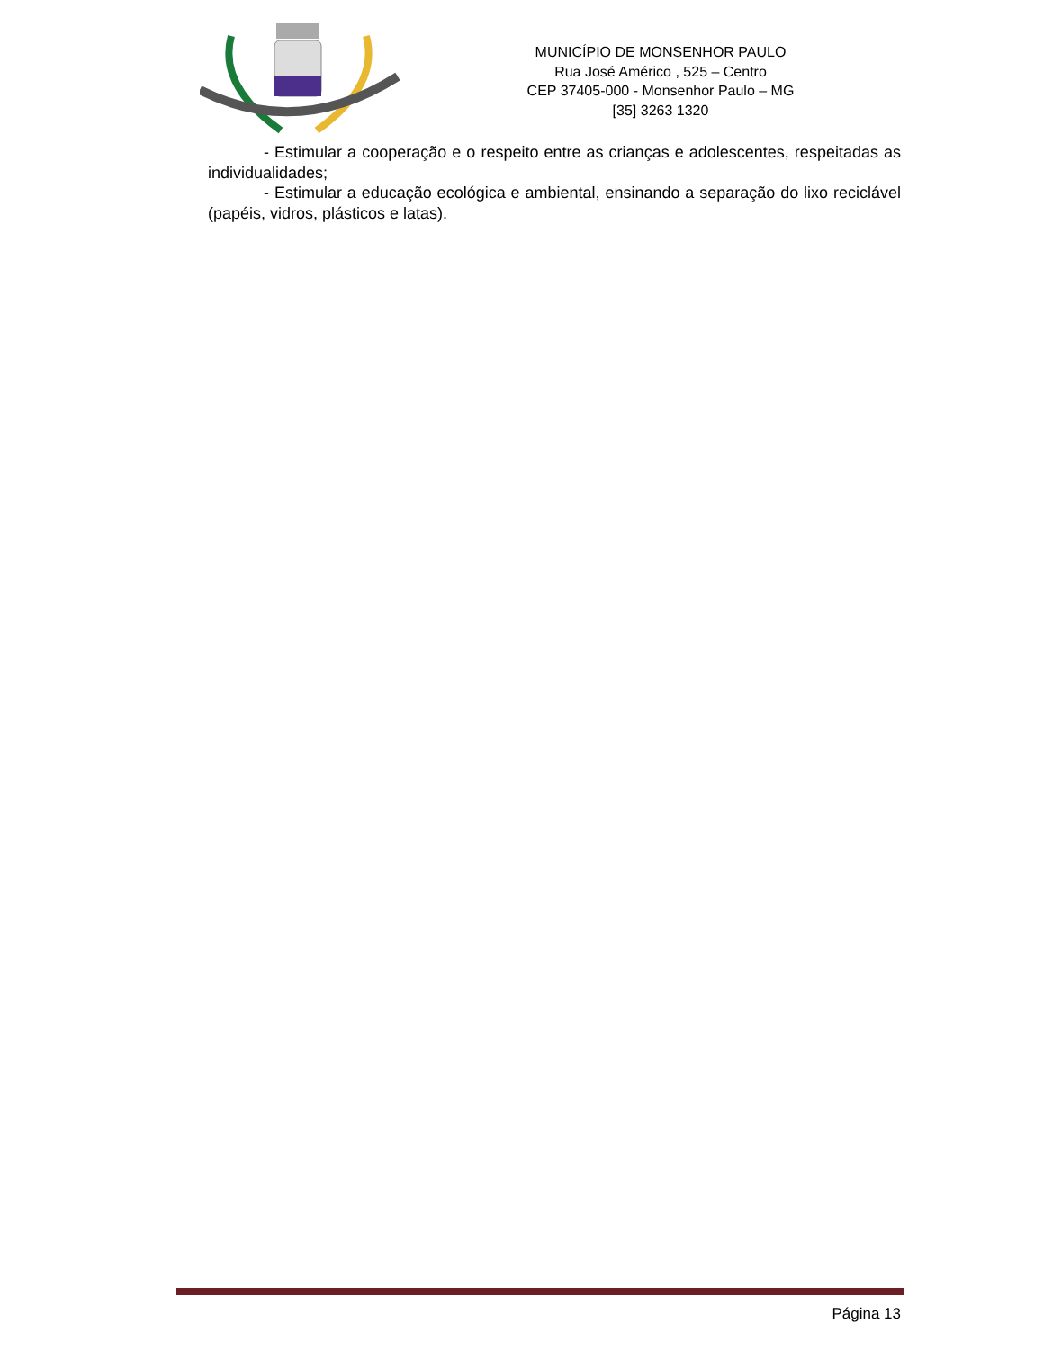MUNICÍPIO DE MONSENHOR PAULO
Rua José Américo , 525 – Centro
CEP 37405-000 - Monsenhor Paulo – MG
[35] 3263 1320
- Estimular a cooperação e o respeito entre as crianças e adolescentes, respeitadas as individualidades;
- Estimular a educação ecológica e ambiental, ensinando a separação do lixo reciclável (papéis, vidros, plásticos e latas).
Página 13